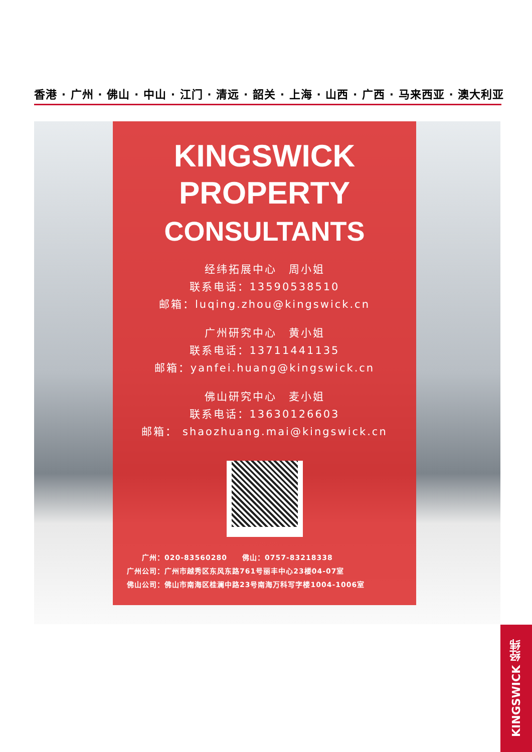香港 · 广州 · 佛山 · 中山 · 江门 · 清远 · 韶关 · 上海 · 山西 · 广西 · 马来西亚 · 澳大利亚
KINGSWICK
PROPERTY
CONSULTANTS
经纬拓展中心　周小姐
联系电话：13590538510
邮箱：luqing.zhou@kingswick.cn
广州研究中心　黄小姐
联系电话：13711441135
邮箱：yanfei.huang@kingswick.cn
佛山研究中心　麦小姐
联系电话：13630126603
邮箱： shaozhuang.mai@kingswick.cn
　　广州：020-83560280　　佛山：0757-83218338
广州公司：广州市越秀区东风东路761号丽丰中心23楼04-07室
佛山公司：佛山市南海区桂澜中路23号南海万科写字楼1004-1006室
KINGSWICK 经纬